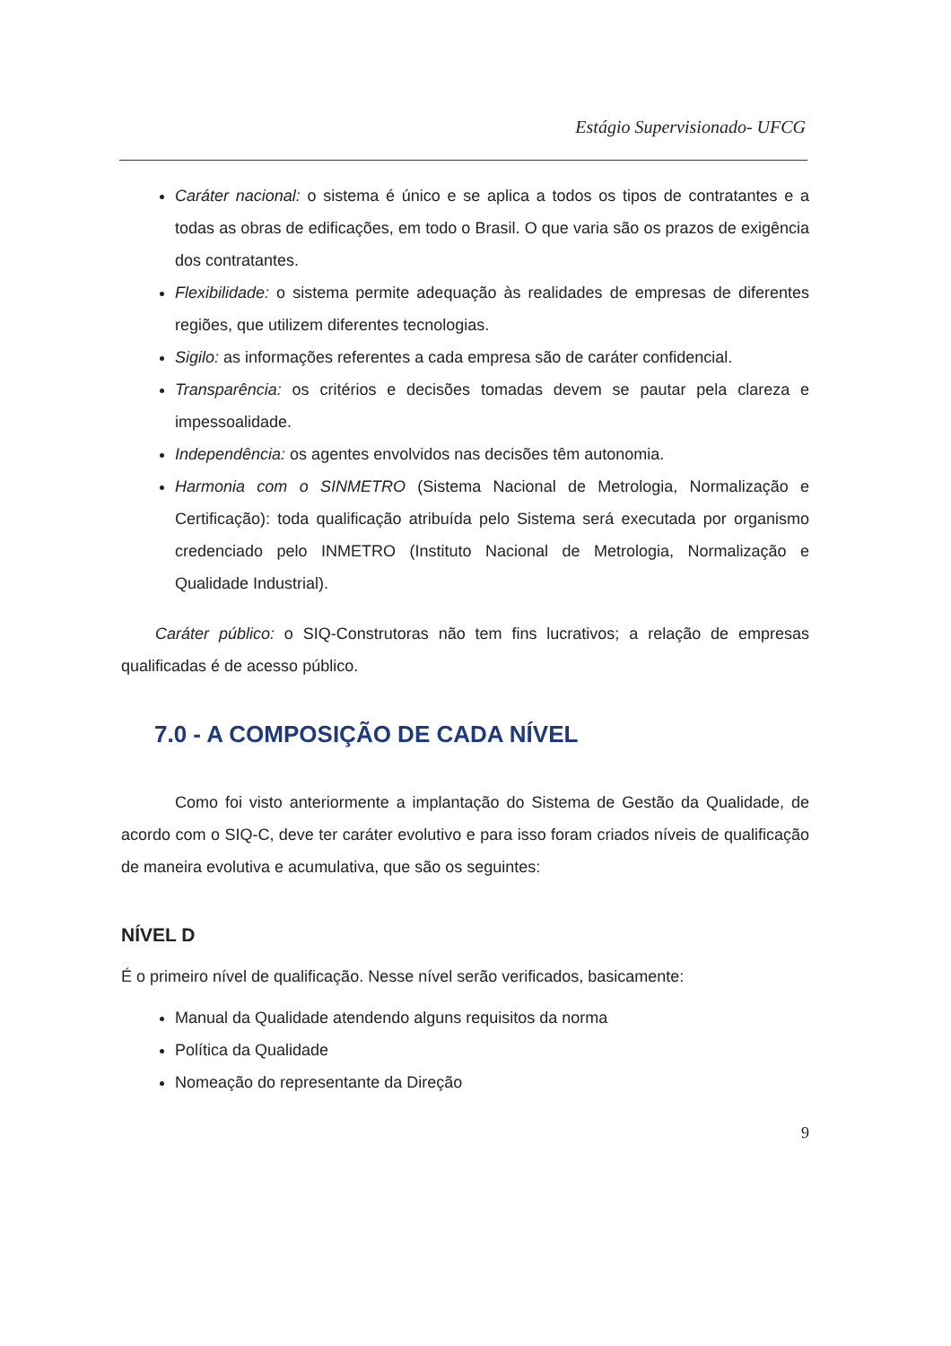Estágio Supervisionado- UFCG
Caráter nacional: o sistema é único e se aplica a todos os tipos de contratantes e a todas as obras de edificações, em todo o Brasil. O que varia são os prazos de exigência dos contratantes.
Flexibilidade: o sistema permite adequação às realidades de empresas de diferentes regiões, que utilizem diferentes tecnologias.
Sigilo: as informações referentes a cada empresa são de caráter confidencial.
Transparência: os critérios e decisões tomadas devem se pautar pela clareza e impessoalidade.
Independência: os agentes envolvidos nas decisões têm autonomia.
Harmonia com o SINMETRO (Sistema Nacional de Metrologia, Normalização e Certificação): toda qualificação atribuída pelo Sistema será executada por organismo credenciado pelo INMETRO (Instituto Nacional de Metrologia, Normalização e Qualidade Industrial).
Caráter público: o SIQ-Construtoras não tem fins lucrativos; a relação de empresas qualificadas é de acesso público.
7.0 - A COMPOSIÇÃO DE CADA NÍVEL
Como foi visto anteriormente a implantação do Sistema de Gestão da Qualidade, de acordo com o SIQ-C, deve ter caráter evolutivo e para isso foram criados níveis de qualificação de maneira evolutiva e acumulativa, que são os seguintes:
NÍVEL D
É o primeiro nível de qualificação. Nesse nível serão verificados, basicamente:
Manual da Qualidade atendendo alguns requisitos da norma
Política da Qualidade
Nomeação do representante da Direção
9